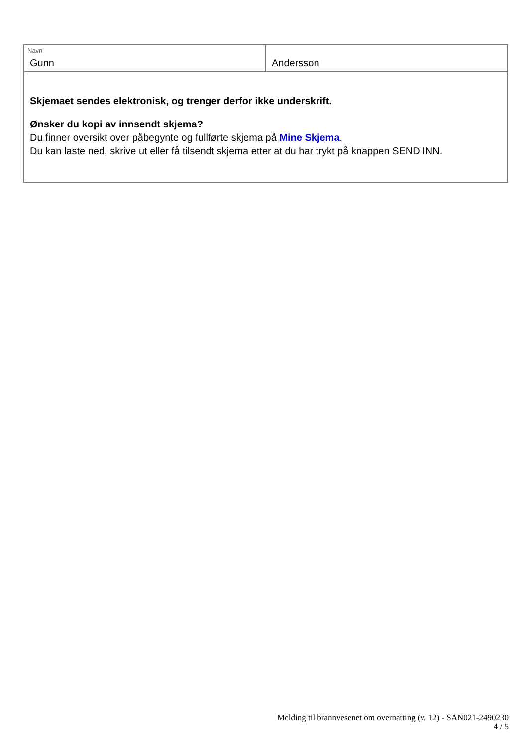Navn
Gunn
Andersson
Skjemaet sendes elektronisk, og trenger derfor ikke underskrift.
Ønsker du kopi av innsendt skjema?
Du finner oversikt over påbegynte og fullførte skjema på Mine Skjema.
Du kan laste ned, skrive ut eller få tilsendt skjema etter at du har trykt på knappen SEND INN.
Melding til brannvesenet om overnatting (v. 12) - SAN021-2490230
4 / 5